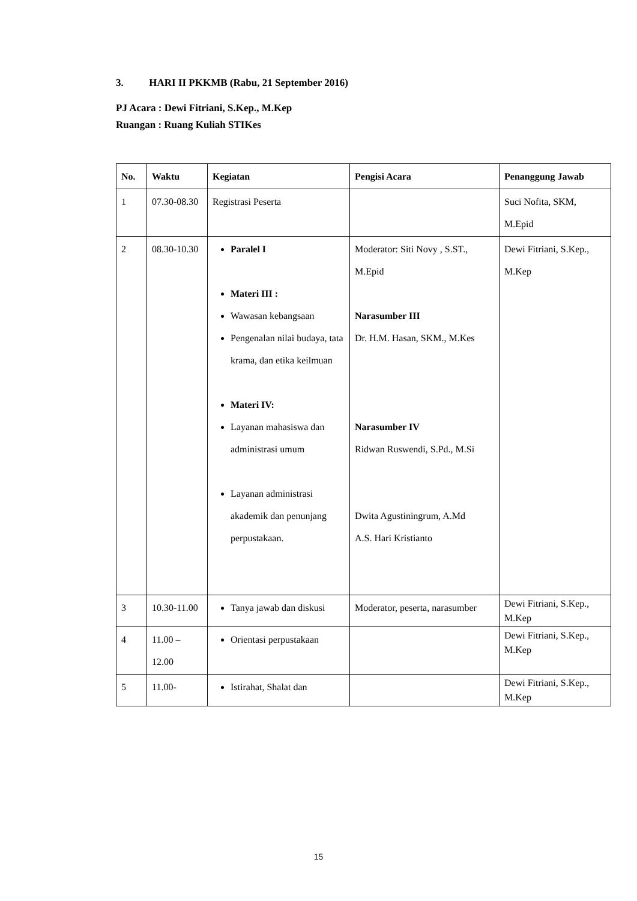3. HARI II PKKMB (Rabu, 21 September 2016)
PJ Acara : Dewi Fitriani, S.Kep., M.Kep
Ruangan : Ruang Kuliah STIKes
| No. | Waktu | Kegiatan | Pengisi Acara | Penanggung Jawab |
| --- | --- | --- | --- | --- |
| 1 | 07.30-08.30 | Registrasi Peserta | | Suci Nofita, SKM, M.Epid |
| 2 | 08.30-10.30 | Paralel I Materi III : Wawasan kebangsaan Pengenalan nilai budaya, tata krama, dan etika keilmuan Materi IV: Layanan mahasiswa dan administrasi umum Layanan administrasi akademik dan penunjang perpustakaan. | Moderator: Siti Novy , S.ST., M.Epid Narasumber III Dr. H.M. Hasan, SKM., M.Kes Narasumber IV Ridwan Ruswendi, S.Pd., M.Si Dwita Agustiningrum, A.Md A.S. Hari Kristianto | Dewi Fitriani, S.Kep., M.Kep |
| 3 | 10.30-11.00 | Tanya jawab dan diskusi | Moderator, peserta, narasumber | Dewi Fitriani, S.Kep., M.Kep |
| 4 | 11.00 – 12.00 | Orientasi perpustakaan | | Dewi Fitriani, S.Kep., M.Kep |
| 5 | 11.00- | Istirahat, Shalat dan | | Dewi Fitriani, S.Kep., M.Kep |
15